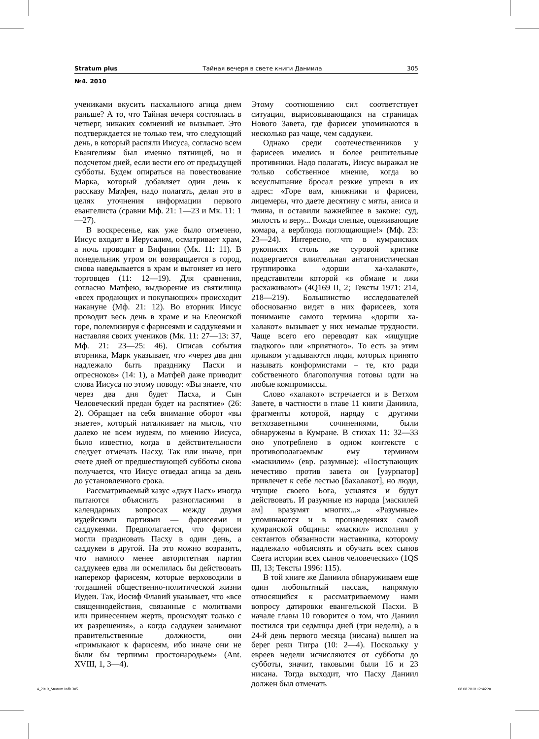Stratum plus Тайная вечеря в свете книги Даниила 305
№4. 2010
учениками вкусить пасхального агнца днем раньше? А то, что Тайная вечеря состоялась в четверг, никаких сомнений не вызывает. Это подтверждается не только тем, что следующий день, в который распяли Иисуса, согласно всем Евангелиям был именно пятницей, но и подсчетом дней, если вести его от предыдущей субботы. Будем опираться на повествование Марка, который добавляет один день к рассказу Матфея, надо полагать, делая это в целях уточнения информации первого евангелиста (сравни Мф. 21: 1—23 и Мк. 11: 1—27).
В воскресенье, как уже было отмечено, Иисус входит в Иерусалим, осматривает храм, а ночь проводит в Вифании (Мк. 11: 11). В понедельник утром он возвращается в город, снова наведывается в храм и выгоняет из него торговцев (11: 12—19). Для сравнения, согласно Матфею, выдворение из святилища «всех продающих и покупающих» происходит накануне (Мф. 21: 12). Во вторник Иисус проводит весь день в храме и на Елеонской горе, полемизируя с фарисеями и саддукеями и наставляя своих учеников (Мк. 11: 27—13: 37, Мф. 21: 23—25: 46). Описав события вторника, Марк указывает, что «через два дня надлежало быть празднику Пасхи и опресноков» (14: 1), а Матфей даже приводит слова Иисуса по этому поводу: «Вы знаете, что через два дня будет Пасха, и Сын Человеческий предан будет на распятие» (26: 2). Обращает на себя внимание оборот «вы знаете», который наталкивает на мысль, что далеко не всем иудеям, по мнению Иисуса, было известно, когда в действительности следует отмечать Пасху. Так или иначе, при счете дней от предшествующей субботы снова получается, что Иисус отведал агнца за день до установленного срока.
Рассматриваемый казус «двух Пасх» иногда пытаются объяснить разногласиями в календарных вопросах между двумя иудейскими партиями — фарисеями и саддукеями. Предполагается, что фарисеи могли праздновать Пасху в один день, а саддукеи в другой. На это можно возразить, что намного менее авторитетная партия саддукеев едва ли осмелилась бы действовать наперекор фарисеям, которые верховодили в тогдашней общественно-политической жизни Иудеи. Так, Иосиф Флавий указывает, что «все священнодействия, связанные с молитвами или принесением жертв, происходят только с их разрешения», а когда саддукеи занимают правительственные должности, они «примыкают к фарисеям, ибо иначе они не были бы терпимы простонародьем» (Ant. XVIII, 1, 3—4).
Этому соотношению сил соответствует ситуация, вырисовывающаяся на страницах Нового Завета, где фарисеи упоминаются в несколько раз чаще, чем саддукеи.
Однако среди соотечественников у фарисеев имелись и более решительные противники. Надо полагать, Иисус выражал не только собственное мнение, когда во всеуслышание бросал резкие упреки в их адрес: «Горе вам, книжники и фарисеи, лицемеры, что даете десятину с мяты, аниса и тмина, и оставили важнейшее в законе: суд, милость и веру... Вожди слепые, оцеживающие комара, а верблюда поглощающие!» (Мф. 23: 23—24). Интересно, что в кумранских рукописях столь же суровой критике подвергается влиятельная антагонистическая группировка «дорши ха-халакот», представители которой «в обмане и лжи расхаживают» (4Q169 II, 2; Тексты 1971: 214, 218—219). Большинство исследователей обоснованно видят в них фарисеев, хотя понимание самого термина «дорши ха-халакот» вызывает у них немалые трудности. Чаще всего его переводят как «ищущие гладкого» или «приятного». То есть за этим ярлыком угадываются люди, которых принято называть конформистами – те, кто ради собственного благополучия готовы идти на любые компромиссы.
Слово «халакот» встречается и в Ветхом Завете, в частности в главе 11 книги Даниила, фрагменты которой, наряду с другими ветхозаветными сочинениями, были обнаружены в Кумране. В стихах 11: 32—33 оно употреблено в одном контексте с противополагаемым ему термином «маскилим» (евр. разумные): «Поступающих нечестиво против завета он [узурпатор] привлечет к себе лестью [бахалакот], но люди, чтущие своего Бога, усилятся и будут действовать. И разумные из народа [маскилей ам] вразумят многих...» «Разумные» упоминаются и в произведениях самой кумранской общины: «маскил» исполнял у сектантов обязанности наставника, которому надлежало «объяснять и обучать всех сынов Света истории всех сынов человеческих» (1QS III, 13; Тексты 1996: 115).
В той книге же Даниила обнаруживаем еще один любопытный пассаж, напрямую относящийся к рассматриваемому нами вопросу датировки евангельской Пасхи. В начале главы 10 говорится о том, что Даниил постился три седмицы дней (три недели), а в 24-й день первого месяца (нисана) вышел на берег реки Тигра (10: 2—4). Поскольку у евреев недели исчисляются от субботы до субботы, значит, таковыми были 16 и 23 нисана. Тогда выходит, что Пасху Даниил должен был отмечать
4_2010_Stratum.indb 305 08.08.2010 12:46:20